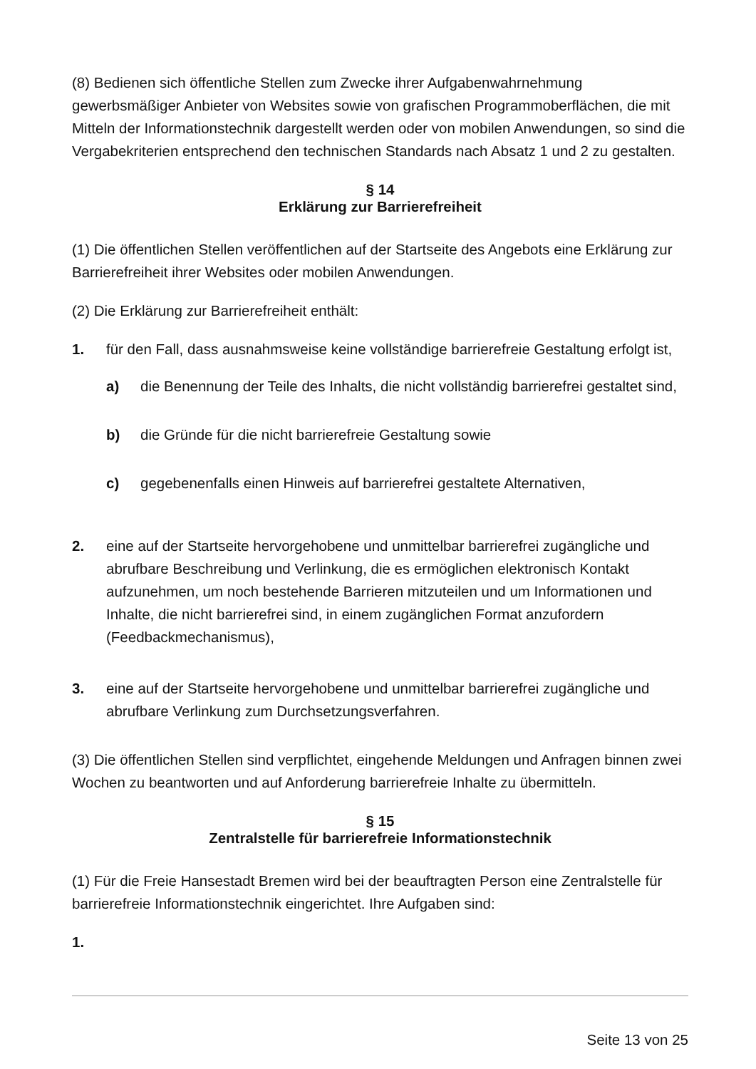(8) Bedienen sich öffentliche Stellen zum Zwecke ihrer Aufgabenwahrnehmung gewerbsmäßiger Anbieter von Websites sowie von grafischen Programmoberflächen, die mit Mitteln der Informationstechnik dargestellt werden oder von mobilen Anwendungen, so sind die Vergabekriterien entsprechend den technischen Standards nach Absatz 1 und 2 zu gestalten.
§ 14
Erklärung zur Barrierefreiheit
(1) Die öffentlichen Stellen veröffentlichen auf der Startseite des Angebots eine Erklärung zur Barrierefreiheit ihrer Websites oder mobilen Anwendungen.
(2) Die Erklärung zur Barrierefreiheit enthält:
1. für den Fall, dass ausnahmsweise keine vollständige barrierefreie Gestaltung erfolgt ist,
a) die Benennung der Teile des Inhalts, die nicht vollständig barrierefrei gestaltet sind,
b) die Gründe für die nicht barrierefreie Gestaltung sowie
c) gegebenenfalls einen Hinweis auf barrierefrei gestaltete Alternativen,
2. eine auf der Startseite hervorgehobene und unmittelbar barrierefrei zugängliche und abrufbare Beschreibung und Verlinkung, die es ermöglichen elektronisch Kontakt aufzunehmen, um noch bestehende Barrieren mitzuteilen und um Informationen und Inhalte, die nicht barrierefrei sind, in einem zugänglichen Format anzufordern (Feedbackmechanismus),
3. eine auf der Startseite hervorgehobene und unmittelbar barrierefrei zugängliche und abrufbare Verlinkung zum Durchsetzungsverfahren.
(3) Die öffentlichen Stellen sind verpflichtet, eingehende Meldungen und Anfragen binnen zwei Wochen zu beantworten und auf Anforderung barrierefreie Inhalte zu übermitteln.
§ 15
Zentralstelle für barrierefreie Informationstechnik
(1) Für die Freie Hansestadt Bremen wird bei der beauftragten Person eine Zentralstelle für barrierefreie Informationstechnik eingerichtet. Ihre Aufgaben sind:
1.
Seite 13 von 25